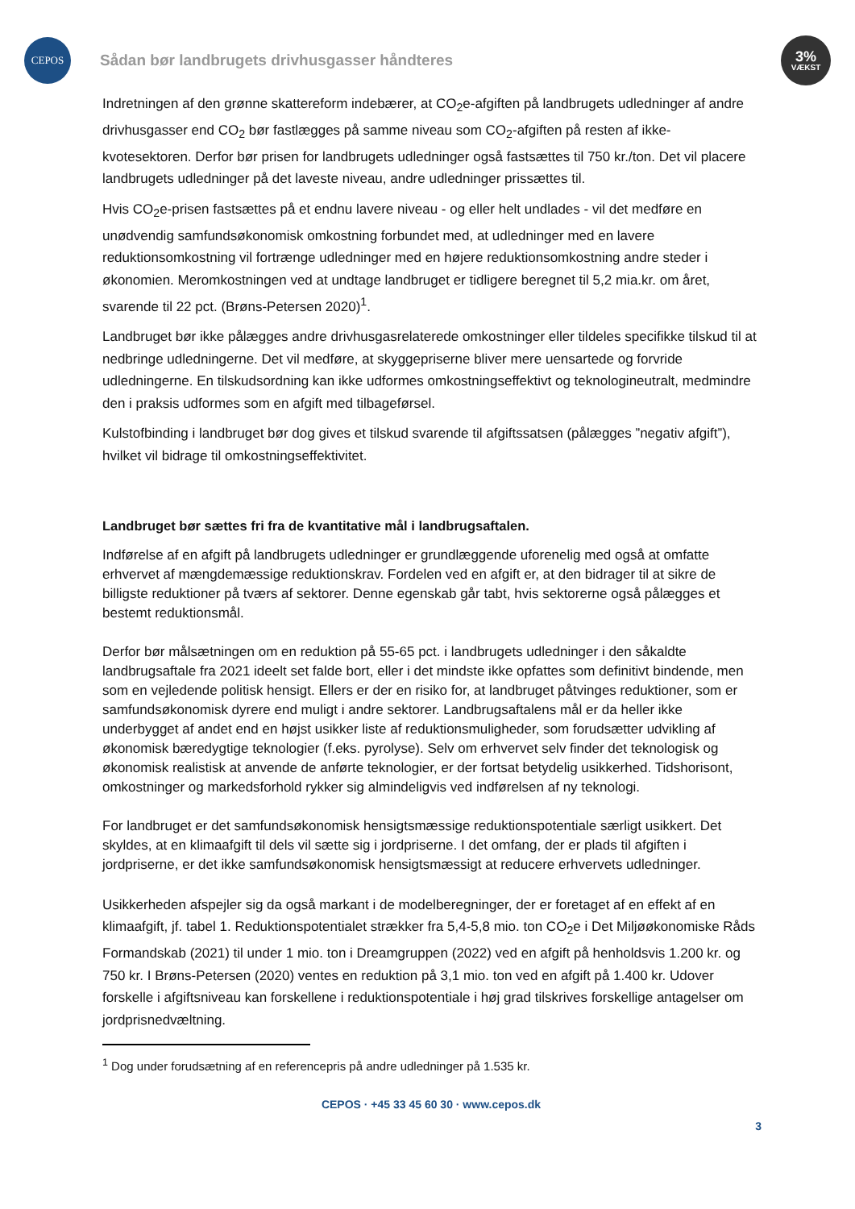CEPOS
Sådan bør landbrugets drivhusgasser håndteres
3%
VÆKST
Indretningen af den grønne skattereform indebærer, at CO<sub>2</sub>e-afgiften på landbrugets udledninger af andre drivhusgasser end CO<sub>2</sub> bør fastlægges på samme niveau som CO<sub>2</sub>-afgiften på resten af ikke-kvotesektoren. Derfor bør prisen for landbrugets udledninger også fastsættes til 750 kr./ton. Det vil placere landbrugets udledninger på det laveste niveau, andre udledninger prissættes til.
Hvis CO<sub>2</sub>e-prisen fastsættes på et endnu lavere niveau - og eller helt undlades - vil det medføre en unødvendig samfundsøkonomisk omkostning forbundet med, at udledninger med en lavere reduktionsomkostning vil fortrænge udledninger med en højere reduktionsomkostning andre steder i økonomien. Meromkostningen ved at undtage landbruget er tidligere beregnet til 5,2 mia.kr. om året, svarende til 22 pct. (Brøns-Petersen 2020)<sup>1</sup>.
Landbruget bør ikke pålægges andre drivhusgasrelaterede omkostninger eller tildeles specifikke tilskud til at nedbringe udledningerne. Det vil medføre, at skyggepriserne bliver mere uensartede og forvride udledningerne. En tilskudsordning kan ikke udformes omkostningseffektivt og teknologineutralt, medmindre den i praksis udformes som en afgift med tilbageførsel.
Kulstofbinding i landbruget bør dog gives et tilskud svarende til afgiftssatsen (pålægges ”negativ afgift”), hvilket vil bidrage til omkostningseffektivitet.
Landbruget bør sættes fri fra de kvantitative mål i landbrugsaftalen.
Indførelse af en afgift på landbrugets udledninger er grundlæggende uforenelig med også at omfatte erhvervet af mængdemæssige reduktionskrav. Fordelen ved en afgift er, at den bidrager til at sikre de billigste reduktioner på tværs af sektorer. Denne egenskab går tabt, hvis sektorerne også pålægges et bestemt reduktionsmål.
Derfor bør målsætningen om en reduktion på 55-65 pct. i landbrugets udledninger i den såkaldte landbrugsaftale fra 2021 ideelt set falde bort, eller i det mindste ikke opfattes som definitivt bindende, men som en vejledende politisk hensigt. Ellers er der en risiko for, at landbruget påtvinges reduktioner, som er samfundsøkonomisk dyrere end muligt i andre sektorer. Landbrugsaftalens mål er da heller ikke underbygget af andet end en højst usikker liste af reduktionsmuligheder, som forudsætter udvikling af økonomisk bæredygtige teknologier (f.eks. pyrolyse). Selv om erhvervet selv finder det teknologisk og økonomisk realistisk at anvende de anførte teknologier, er der fortsat betydelig usikkerhed. Tidshorisont, omkostninger og markedsforhold rykker sig almindeligvis ved indførelsen af ny teknologi.
For landbruget er det samfundsøkonomisk hensigtsmæssige reduktionspotentiale særligt usikkert. Det skyldes, at en klimaafgift til dels vil sætte sig i jordpriserne. I det omfang, der er plads til afgiften i jordpriserne, er det ikke samfundsøkonomisk hensigtsmæssigt at reducere erhvervets udledninger.
Usikkerheden afspejler sig da også markant i de modelberegninger, der er foretaget af en effekt af en klimaafgift, jf. tabel 1. Reduktionspotentialet strækker fra 5,4-5,8 mio. ton CO<sub>2</sub>e i Det Miljøøkonomiske Råds Formandskab (2021) til under 1 mio. ton i Dreamgruppen (2022) ved en afgift på henholdsvis 1.200 kr. og 750 kr. I Brøns-Petersen (2020) ventes en reduktion på 3,1 mio. ton ved en afgift på 1.400 kr. Udover forskelle i afgiftsniveau kan forskellene i reduktionspotentiale i høj grad tilskrives forskellige antagelser om jordprisnedvæltning.
<sup>1</sup> Dog under forudsætning af en referencepris på andre udledninger på 1.535 kr.
CEPOS · +45 33 45 60 30 · www.cepos.dk
3